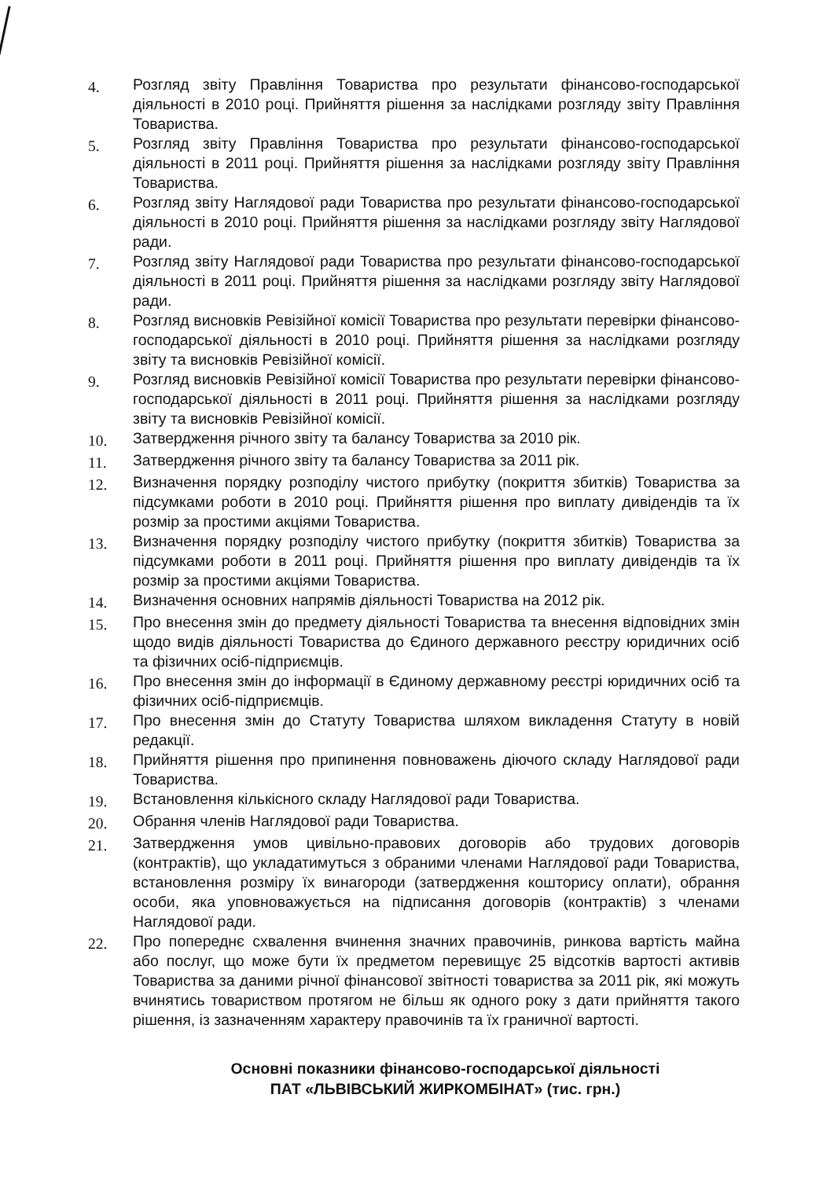4. Розгляд звіту Правління Товариства про результати фінансово-господарської діяльності в 2010 році. Прийняття рішення за наслідками розгляду звіту Правління Товариства.
5. Розгляд звіту Правління Товариства про результати фінансово-господарської діяльності в 2011 році. Прийняття рішення за наслідками розгляду звіту Правління Товариства.
6. Розгляд звіту Наглядової ради Товариства про результати фінансово-господарської діяльності в 2010 році. Прийняття рішення за наслідками розгляду звіту Наглядової ради.
7. Розгляд звіту Наглядової ради Товариства про результати фінансово-господарської діяльності в 2011 році. Прийняття рішення за наслідками розгляду звіту Наглядової ради.
8. Розгляд висновків Ревізійної комісії Товариства про результати перевірки фінансово-господарської діяльності в 2010 році. Прийняття рішення за наслідками розгляду звіту та висновків Ревізійної комісії.
9. Розгляд висновків Ревізійної комісії Товариства про результати перевірки фінансово-господарської діяльності в 2011 році. Прийняття рішення за наслідками розгляду звіту та висновків Ревізійної комісії.
10. Затвердження річного звіту та балансу Товариства за 2010 рік.
11. Затвердження річного звіту та балансу Товариства за 2011 рік.
12. Визначення порядку розподілу чистого прибутку (покриття збитків) Товариства за підсумками роботи в 2010 році. Прийняття рішення про виплату дивідендів та їх розмір за простими акціями Товариства.
13. Визначення порядку розподілу чистого прибутку (покриття збитків) Товариства за підсумками роботи в 2011 році. Прийняття рішення про виплату дивідендів та їх розмір за простими акціями Товариства.
14. Визначення основних напрямів діяльності Товариства на 2012 рік.
15. Про внесення змін до предмету діяльності Товариства та внесення відповідних змін щодо видів діяльності Товариства до Єдиного державного реєстру юридичних осіб та фізичних осіб-підприємців.
16. Про внесення змін до інформації в Єдиному державному реєстрі юридичних осіб та фізичних осіб-підприємців.
17. Про внесення змін до Статуту Товариства шляхом викладення Статуту в новій редакції.
18. Прийняття рішення про припинення повноважень діючого складу Наглядової ради Товариства.
19. Встановлення кількісного складу Наглядової ради Товариства.
20. Обрання членів Наглядової ради Товариства.
21. Затвердження умов цивільно-правових договорів або трудових договорів (контрактів), що укладатимуться з обраними членами Наглядової ради Товариства, встановлення розміру їх винагороди (затвердження кошторису оплати), обрання особи, яка уповноважується на підписання договорів (контрактів) з членами Наглядової ради.
22. Про попереднє схвалення вчинення значних правочинів, ринкова вартість майна або послуг, що може бути їх предметом перевищує 25 відсотків вартості активів Товариства за даними річної фінансової звітності товариства за 2011 рік, які можуть вчинятись товариством протягом не більш як одного року з дати прийняття такого рішення, із зазначенням характеру правочинів та їх граничної вартості.
Основні показники фінансово-господарської діяльності
ПАТ «ЛЬВІВСЬКИЙ ЖИРКОМБІНАТ» (тис. грн.)